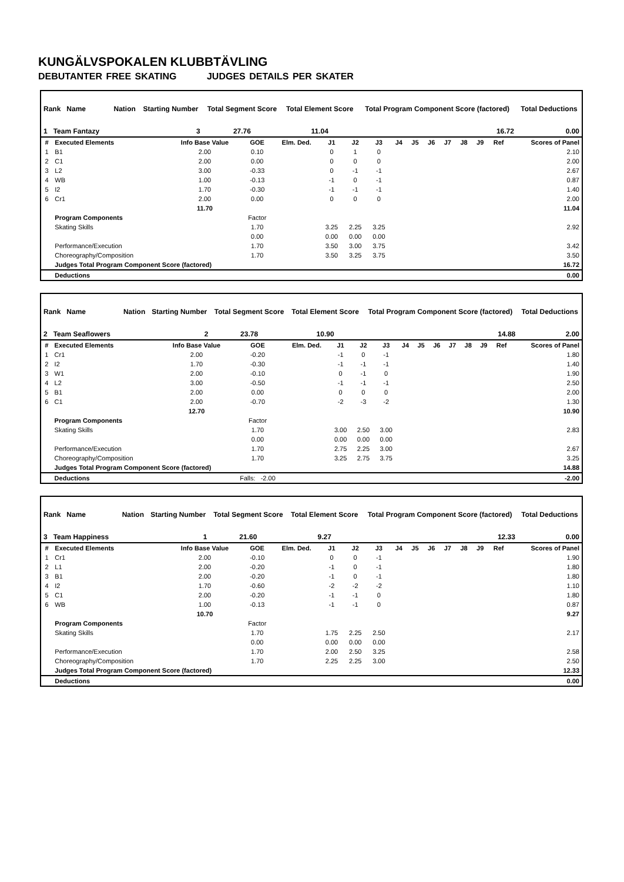KUNGÄLVSPOKALEN KLUBBTÄVLING
DEBUTANTER FREE SKATING JUDGES DETAILS PER SKATER
| Rank Name | | Nation | Starting Number | Total Segment Score | Total Element Score | Total Program Component Score (factored) | Total Deductions |
| 1 Team Fantazy | | | 3 | 27.76 | 11.04 | 16.72 | 0.00 |
| # | Executed Elements | Info Base Value | GOE | Elm. Ded. | J1 | J2 | J3 | J4 | J5 | J6 | J7 | J8 | J9 | Ref | Scores of Panel |
| --- | --- | --- | --- | --- | --- | --- | --- | --- | --- | --- | --- | --- | --- | --- | --- |
| 1 | B1 | 2.00 | 0.10 | | 0 | 1 | 0 | | | | | | | | 2.10 |
| 2 | C1 | 2.00 | 0.00 | | 0 | 0 | 0 | | | | | | | | 2.00 |
| 3 | L2 | 3.00 | -0.33 | | 0 | -1 | -1 | | | | | | | | 2.67 |
| 4 | WB | 1.00 | -0.13 | | -1 | 0 | -1 | | | | | | | | 0.87 |
| 5 | I2 | 1.70 | -0.30 | | -1 | -1 | -1 | | | | | | | | 1.40 |
| 6 | Cr1 | 2.00 | 0.00 | | 0 | 0 | 0 | | | | | | | | 2.00 |
| | | 11.70 | | | | | | | | | | | | | 11.04 |
| | Program Components | | Factor | | | | | | | | | | | | |
| | Skating Skills | | 1.70 | | 3.25 | 2.25 | 3.25 | | | | | | | | 2.92 |
| | | | 0.00 | | 0.00 | 0.00 | 0.00 | | | | | | | | |
| | Performance/Execution | | 1.70 | | 3.50 | 3.00 | 3.75 | | | | | | | | 3.42 |
| | Choreography/Composition | | 1.70 | | 3.50 | 3.25 | 3.75 | | | | | | | | 3.50 |
| | Judges Total Program Component Score (factored) | | | | | | | | | | | | | | 16.72 |
| | Deductions | | | | | | | | | | | | | | 0.00 |
| Rank Name | | Nation | Starting Number | Total Segment Score | Total Element Score | Total Program Component Score (factored) | Total Deductions |
| 2 Team Seaflowers | | | 2 | 23.78 | 10.90 | 14.88 | 2.00 |
| # | Executed Elements | Info Base Value | GOE | Elm. Ded. | J1 | J2 | J3 | J4 | J5 | J6 | J7 | J8 | J9 | Ref | Scores of Panel |
| --- | --- | --- | --- | --- | --- | --- | --- | --- | --- | --- | --- | --- | --- | --- | --- |
| 1 | Cr1 | 2.00 | -0.20 | | -1 | 0 | -1 | | | | | | | | 1.80 |
| 2 | I2 | 1.70 | -0.30 | | -1 | -1 | -1 | | | | | | | | 1.40 |
| 3 | W1 | 2.00 | -0.10 | | 0 | -1 | 0 | | | | | | | | 1.90 |
| 4 | L2 | 3.00 | -0.50 | | -1 | -1 | -1 | | | | | | | | 2.50 |
| 5 | B1 | 2.00 | 0.00 | | 0 | 0 | 0 | | | | | | | | 2.00 |
| 6 | C1 | 2.00 | -0.70 | | -2 | -3 | -2 | | | | | | | | 1.30 |
| | | 12.70 | | | | | | | | | | | | | 10.90 |
| | Program Components | | Factor | | | | | | | | | | | | |
| | Skating Skills | | 1.70 | | 3.00 | 2.50 | 3.00 | | | | | | | | 2.83 |
| | | | 0.00 | | 0.00 | 0.00 | 0.00 | | | | | | | | |
| | Performance/Execution | | 1.70 | | 2.75 | 2.25 | 3.00 | | | | | | | | 2.67 |
| | Choreography/Composition | | 1.70 | | 3.25 | 2.75 | 3.75 | | | | | | | | 3.25 |
| | Judges Total Program Component Score (factored) | | | | | | | | | | | | | | 14.88 |
| | Deductions | | Falls: -2.00 | | | | | | | | | | | | -2.00 |
| Rank Name | | Nation | Starting Number | Total Segment Score | Total Element Score | Total Program Component Score (factored) | Total Deductions |
| 3 Team Happiness | | | 1 | 21.60 | 9.27 | 12.33 | 0.00 |
| # | Executed Elements | Info Base Value | GOE | Elm. Ded. | J1 | J2 | J3 | J4 | J5 | J6 | J7 | J8 | J9 | Ref | Scores of Panel |
| --- | --- | --- | --- | --- | --- | --- | --- | --- | --- | --- | --- | --- | --- | --- | --- |
| 1 | Cr1 | 2.00 | -0.10 | | 0 | 0 | -1 | | | | | | | | 1.90 |
| 2 | L1 | 2.00 | -0.20 | | -1 | 0 | -1 | | | | | | | | 1.80 |
| 3 | B1 | 2.00 | -0.20 | | -1 | 0 | -1 | | | | | | | | 1.80 |
| 4 | I2 | 1.70 | -0.60 | | -2 | -2 | -2 | | | | | | | | 1.10 |
| 5 | C1 | 2.00 | -0.20 | | -1 | -1 | 0 | | | | | | | | 1.80 |
| 6 | WB | 1.00 | -0.13 | | -1 | -1 | 0 | | | | | | | | 0.87 |
| | | 10.70 | | | | | | | | | | | | | 9.27 |
| | Program Components | | Factor | | | | | | | | | | | | |
| | Skating Skills | | 1.70 | | 1.75 | 2.25 | 2.50 | | | | | | | | 2.17 |
| | | | 0.00 | | 0.00 | 0.00 | 0.00 | | | | | | | | |
| | Performance/Execution | | 1.70 | | 2.00 | 2.50 | 3.25 | | | | | | | | 2.58 |
| | Choreography/Composition | | 1.70 | | 2.25 | 2.25 | 3.00 | | | | | | | | 2.50 |
| | Judges Total Program Component Score (factored) | | | | | | | | | | | | | | 12.33 |
| | Deductions | | | | | | | | | | | | | | 0.00 |